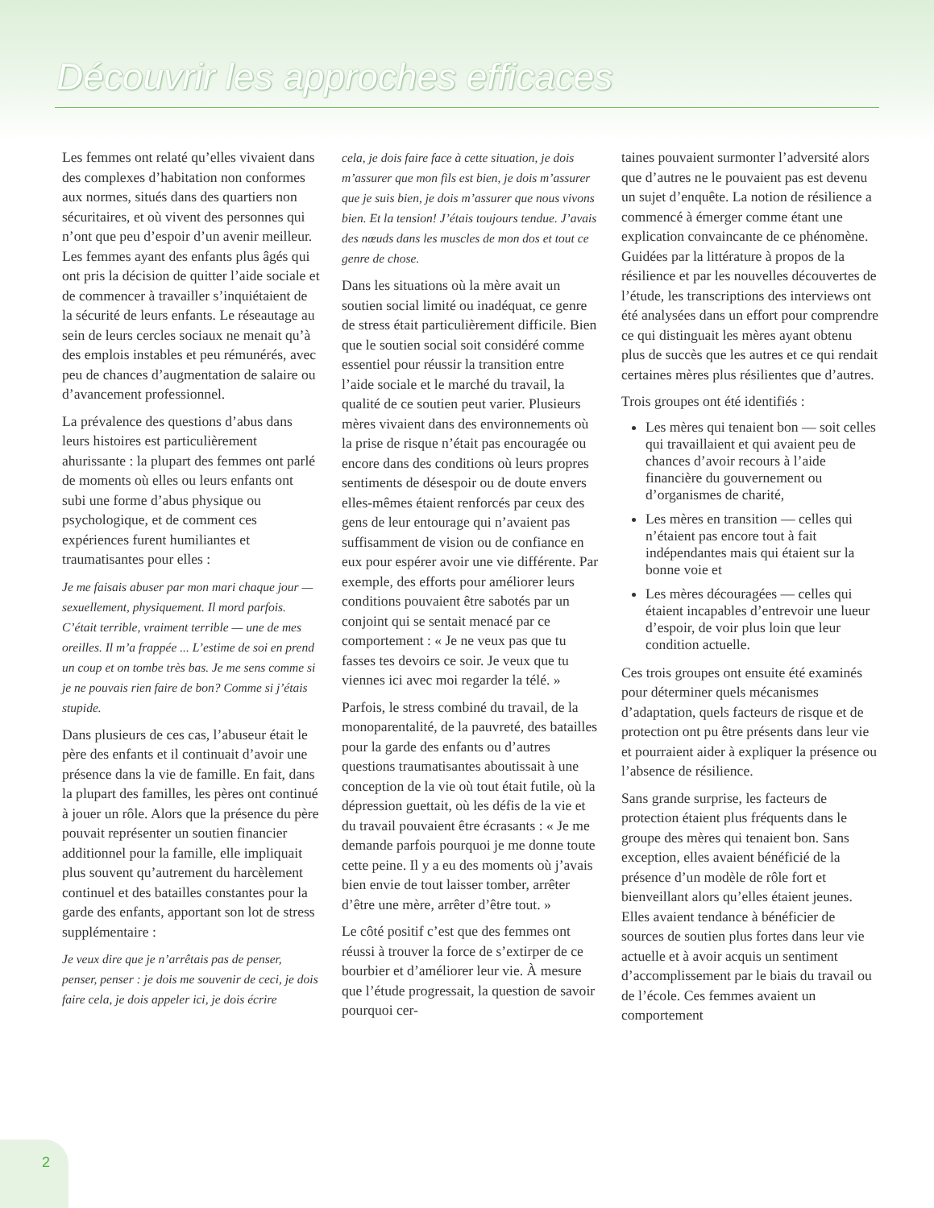Découvrir les approches efficaces
Les femmes ont relaté qu’elles vivaient dans des complexes d’habitation non conformes aux normes, situés dans des quartiers non sécuritaires, et où vivent des personnes qui n’ont que peu d’espoir d’un avenir meilleur. Les femmes ayant des enfants plus âgés qui ont pris la décision de quitter l’aide sociale et de commencer à travailler s’inquiétaient de la sécurité de leurs enfants. Le réseautage au sein de leurs cercles sociaux ne menait qu’à des emplois instables et peu rémunérés, avec peu de chances d’augmentation de salaire ou d’avancement professionnel.
La prévalence des questions d’abus dans leurs histoires est particulièrement ahurissante : la plupart des femmes ont parlé de moments où elles ou leurs enfants ont subi une forme d’abus physique ou psychologique, et de comment ces expériences furent humiliantes et traumatisantes pour elles :
Je me faisais abuser par mon mari chaque jour — sexuellement, physiquement. Il mord parfois. C’était terrible, vraiment terrible — une de mes oreilles. Il m’a frappée ... L’estime de soi en prend un coup et on tombe très bas. Je me sens comme si je ne pouvais rien faire de bon? Comme si j’étais stupide.
Dans plusieurs de ces cas, l’abuseur était le père des enfants et il continuait d’avoir une présence dans la vie de famille. En fait, dans la plupart des familles, les pères ont continué à jouer un rôle. Alors que la présence du père pouvait représenter un soutien financier additionnel pour la famille, elle impliquait plus souvent qu’autrement du harcèlement continuel et des batailles constantes pour la garde des enfants, apportant son lot de stress supplémentaire :
Je veux dire que je n’arrêtais pas de penser, penser, penser : je dois me souvenir de ceci, je dois faire cela, je dois appeler ici, je dois écrire
cela, je dois faire face à cette situation, je dois m’assurer que mon fils est bien, je dois m’assurer que je suis bien, je dois m’assurer que nous vivons bien. Et la tension! J’étais toujours tendue. J’avais des nœuds dans les muscles de mon dos et tout ce genre de chose.
Dans les situations où la mère avait un soutien social limité ou inadéquat, ce genre de stress était particulièrement difficile. Bien que le soutien social soit considéré comme essentiel pour réussir la transition entre l’aide sociale et le marché du travail, la qualité de ce soutien peut varier. Plusieurs mères vivaient dans des environnements où la prise de risque n’était pas encouragée ou encore dans des conditions où leurs propres sentiments de désespoir ou de doute envers elles-mêmes étaient renforcés par ceux des gens de leur entourage qui n’avaient pas suffisamment de vision ou de confiance en eux pour espérer avoir une vie différente. Par exemple, des efforts pour améliorer leurs conditions pouvaient être sabotés par un conjoint qui se sentait menacé par ce comportement : « Je ne veux pas que tu fasses tes devoirs ce soir. Je veux que tu viennes ici avec moi regarder la télé. »
Parfois, le stress combiné du travail, de la monoparentalité, de la pauvreté, des batailles pour la garde des enfants ou d’autres questions traumatisantes aboutissait à une conception de la vie où tout était futile, où la dépression guettait, où les défis de la vie et du travail pouvaient être écrasants : « Je me demande parfois pourquoi je me donne toute cette peine. Il y a eu des moments où j’avais bien envie de tout laisser tomber, arrêter d’être une mère, arrêter d’être tout. »
Le côté positif c’est que des femmes ont réussi à trouver la force de s’extirper de ce bourbier et d’améliorer leur vie. À mesure que l’étude progressait, la question de savoir pourquoi cer-
taines pouvaient surmonter l’adversité alors que d’autres ne le pouvaient pas est devenu un sujet d’enquête. La notion de résilience a commencé à émerger comme étant une explication convaincante de ce phénomène. Guidées par la littérature à propos de la résilience et par les nouvelles découvertes de l’étude, les transcriptions des interviews ont été analysées dans un effort pour comprendre ce qui distinguait les mères ayant obtenu plus de succès que les autres et ce qui rendait certaines mères plus résilientes que d’autres.
Trois groupes ont été identifiés :
Les mères qui tenaient bon — soit celles qui travaillaient et qui avaient peu de chances d’avoir recours à l’aide financière du gouvernement ou d’organismes de charité,
Les mères en transition — celles qui n’étaient pas encore tout à fait indépendantes mais qui étaient sur la bonne voie et
Les mères découragées — celles qui étaient incapables d’entrevoir une lueur d’espoir, de voir plus loin que leur condition actuelle.
Ces trois groupes ont ensuite été examinés pour déterminer quels mécanismes d’adaptation, quels facteurs de risque et de protection ont pu être présents dans leur vie et pourraient aider à expliquer la présence ou l’absence de résilience.
Sans grande surprise, les facteurs de protection étaient plus fréquents dans le groupe des mères qui tenaient bon. Sans exception, elles avaient bénéficié de la présence d’un modèle de rôle fort et bienveillant alors qu’elles étaient jeunes. Elles avaient tendance à bénéficier de sources de soutien plus fortes dans leur vie actuelle et à avoir acquis un sentiment d’accomplissement par le biais du travail ou de l’école. Ces femmes avaient un comportement
2